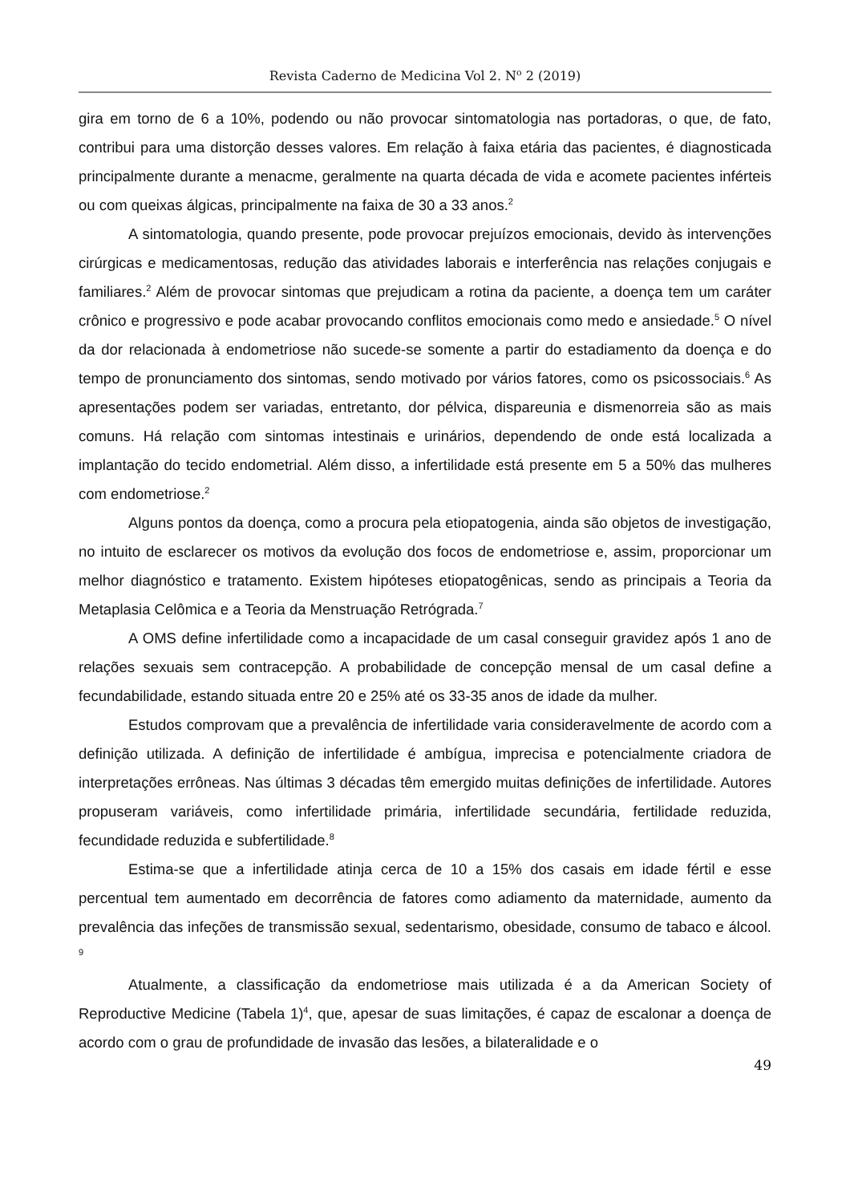Revista Caderno de Medicina Vol 2. N<sup>o</sup> 2 (2019)
gira em torno de 6 a 10%, podendo ou não provocar sintomatologia nas portadoras, o que, de fato, contribui para uma distorção desses valores. Em relação à faixa etária das pacientes, é diagnosticada principalmente durante a menacme, geralmente na quarta década de vida e acomete pacientes inférteis ou com queixas álgicas, principalmente na faixa de 30 a 33 anos.<sup>2</sup>
A sintomatologia, quando presente, pode provocar prejuízos emocionais, devido às intervenções cirúrgicas e medicamentosas, redução das atividades laborais e interferência nas relações conjugais e familiares.<sup>2</sup> Além de provocar sintomas que prejudicam a rotina da paciente, a doença tem um caráter crônico e progressivo e pode acabar provocando conflitos emocionais como medo e ansiedade.<sup>5</sup> O nível da dor relacionada à endometriose não sucede-se somente a partir do estadiamento da doença e do tempo de pronunciamento dos sintomas, sendo motivado por vários fatores, como os psicossociais.<sup>6</sup> As apresentações podem ser variadas, entretanto, dor pélvica, dispareunia e dismenorreia são as mais comuns. Há relação com sintomas intestinais e urinários, dependendo de onde está localizada a implantação do tecido endometrial. Além disso, a infertilidade está presente em 5 a 50% das mulheres com endometriose.<sup>2</sup>
Alguns pontos da doença, como a procura pela etiopatogenia, ainda são objetos de investigação, no intuito de esclarecer os motivos da evolução dos focos de endometriose e, assim, proporcionar um melhor diagnóstico e tratamento. Existem hipóteses etiopatogênicas, sendo as principais a Teoria da Metaplasia Celômica e a Teoria da Menstruação Retrógrada.<sup>7</sup>
A OMS define infertilidade como a incapacidade de um casal conseguir gravidez após 1 ano de relações sexuais sem contracepção. A probabilidade de concepção mensal de um casal define a fecundabilidade, estando situada entre 20 e 25% até os 33-35 anos de idade da mulher.
Estudos comprovam que a prevalência de infertilidade varia consideravelmente de acordo com a definição utilizada. A definição de infertilidade é ambígua, imprecisa e potencialmente criadora de interpretações errôneas. Nas últimas 3 décadas têm emergido muitas definições de infertilidade. Autores propuseram variáveis, como infertilidade primária, infertilidade secundária, fertilidade reduzida, fecundidade reduzida e subfertilidade.<sup>8</sup>
Estima-se que a infertilidade atinja cerca de 10 a 15% dos casais em idade fértil e esse percentual tem aumentado em decorrência de fatores como adiamento da maternidade, aumento da prevalência das infeções de transmissão sexual, sedentarismo, obesidade, consumo de tabaco e álcool. <sup>9</sup>
Atualmente, a classificação da endometriose mais utilizada é a da American Society of Reproductive Medicine (Tabela 1)<sup>4</sup>, que, apesar de suas limitações, é capaz de escalonar a doença de acordo com o grau de profundidade de invasão das lesões, a bilateralidade e o
49